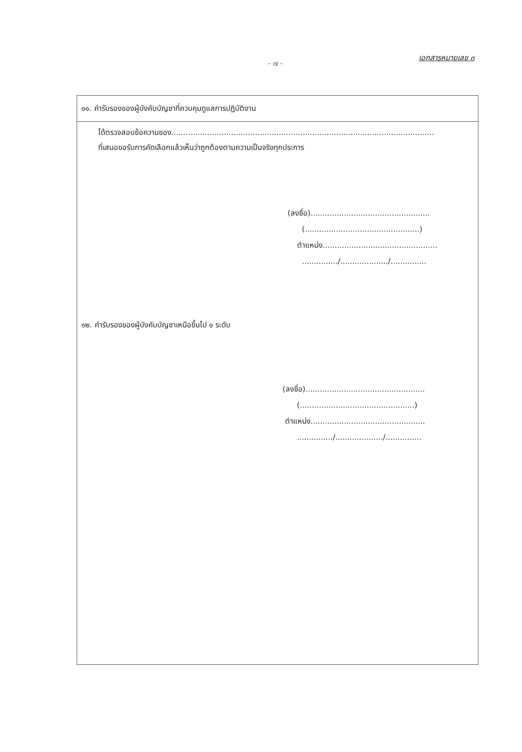เอกสารหมายเลข ๓
- ๗ -
๑๑. คำรับรองของผู้บังคับบัญชาที่ควบคุมดูแลการปฏิบัติงาน
ได้ตรวจสอบข้อความของ..............................................................................................................
ที่เสนอขอรับการคัดเลือกแล้วเห็นว่าถูกต้องตามความเป็นจริงทุกประการ
(ลงชื่อ)..................................................
(................................................)
ตำแหน่ง................................................
.............../..................../...............
๑๒. คำรับรองของผู้บังคับบัญชาเหนือขึ้นไป ๑ ระดับ
(ลงชื่อ)..................................................
(................................................)
ตำแหน่ง................................................
.............../..................../...............